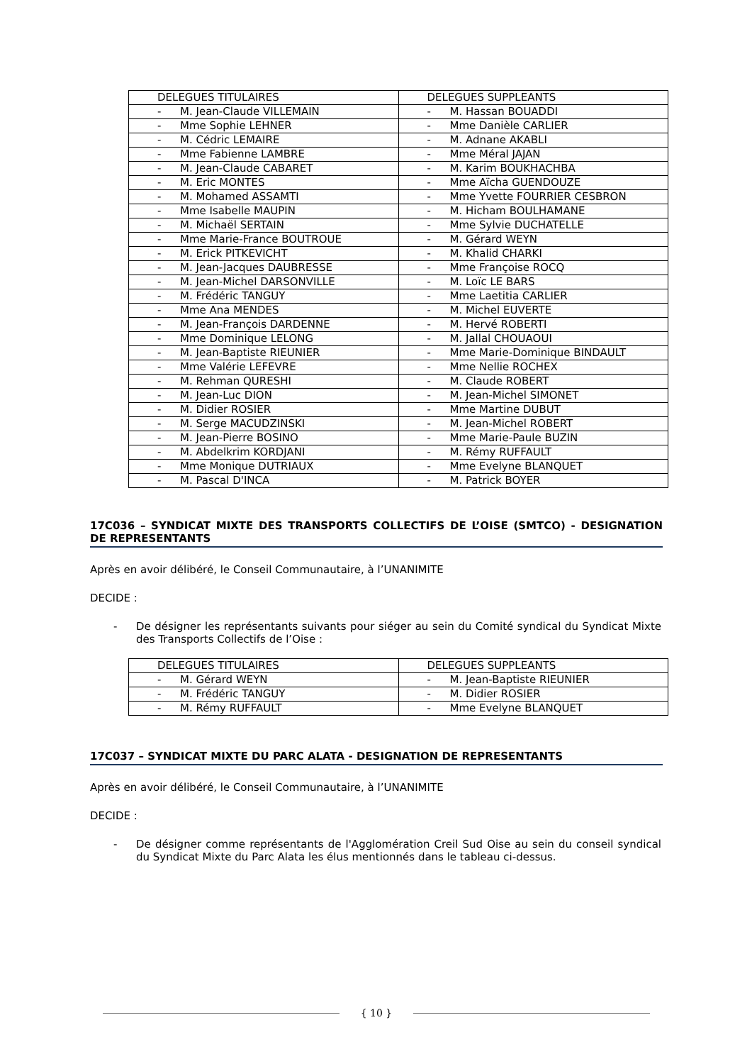| DELEGUES TITULAIRES | DELEGUES SUPPLEANTS |
| --- | --- |
| - M. Jean-Claude VILLEMAIN | - M. Hassan BOUADDI |
| - Mme Sophie LEHNER | - Mme Danièle CARLIER |
| - M. Cédric LEMAIRE | - M. Adnane AKABLI |
| - Mme Fabienne LAMBRE | - Mme Méral JAJAN |
| - M. Jean-Claude CABARET | - M. Karim BOUKHACHBA |
| - M. Eric MONTES | - Mme Aïcha GUENDOUZE |
| - M. Mohamed ASSAMTI | - Mme Yvette FOURRIER CESBRON |
| - Mme Isabelle MAUPIN | - M. Hicham BOULHAMANE |
| - M. Michaël SERTAIN | - Mme Sylvie DUCHATELLE |
| - Mme Marie-France BOUTROUE | - M. Gérard WEYN |
| - M. Erick PITKEVICHT | - M. Khalid CHARKI |
| - M. Jean-Jacques DAUBRESSE | - Mme Françoise ROCQ |
| - M. Jean-Michel DARSONVILLE | - M. Loïc LE BARS |
| - M. Frédéric TANGUY | - Mme Laetitia CARLIER |
| - Mme Ana MENDES | - M. Michel EUVERTE |
| - M. Jean-François DARDENNE | - M. Hervé ROBERTI |
| - Mme Dominique LELONG | - M. Jallal CHOUAOUI |
| - M. Jean-Baptiste RIEUNIER | - Mme Marie-Dominique BINDAULT |
| - Mme Valérie LEFEVRE | - Mme Nellie ROCHEX |
| - M. Rehman QURESHI | - M. Claude ROBERT |
| - M. Jean-Luc DION | - M. Jean-Michel SIMONET |
| - M. Didier ROSIER | - Mme Martine DUBUT |
| - M. Serge MACUDZINSKI | - M. Jean-Michel ROBERT |
| - M. Jean-Pierre BOSINO | - Mme Marie-Paule BUZIN |
| - M. Abdelkrim KORDJANI | - M. Rémy RUFFAULT |
| - Mme Monique DUTRIAUX | - Mme Evelyne BLANQUET |
| - M. Pascal D'INCA | - M. Patrick BOYER |
17C036 – SYNDICAT MIXTE DES TRANSPORTS COLLECTIFS DE L’OISE (SMTCO) - DESIGNATION DE REPRESENTANTS
Après en avoir délibéré, le Conseil Communautaire, à l’UNANIMITE
DECIDE :
- De désigner les représentants suivants pour siéger au sein du Comité syndical du Syndicat Mixte des Transports Collectifs de l’Oise :
| DELEGUES TITULAIRES | DELEGUES SUPPLEANTS |
| --- | --- |
| - M. Gérard WEYN | - M. Jean-Baptiste RIEUNIER |
| - M. Frédéric TANGUY | - M. Didier ROSIER |
| - M. Rémy RUFFAULT | - Mme Evelyne BLANQUET |
17C037 – SYNDICAT MIXTE DU PARC ALATA - DESIGNATION DE REPRESENTANTS
Après en avoir délibéré, le Conseil Communautaire, à l’UNANIMITE
DECIDE :
- De désigner comme représentants de l'Agglomération Creil Sud Oise au sein du conseil syndical du Syndicat Mixte du Parc Alata les élus mentionnés dans le tableau ci-dessus.
{ 10 }